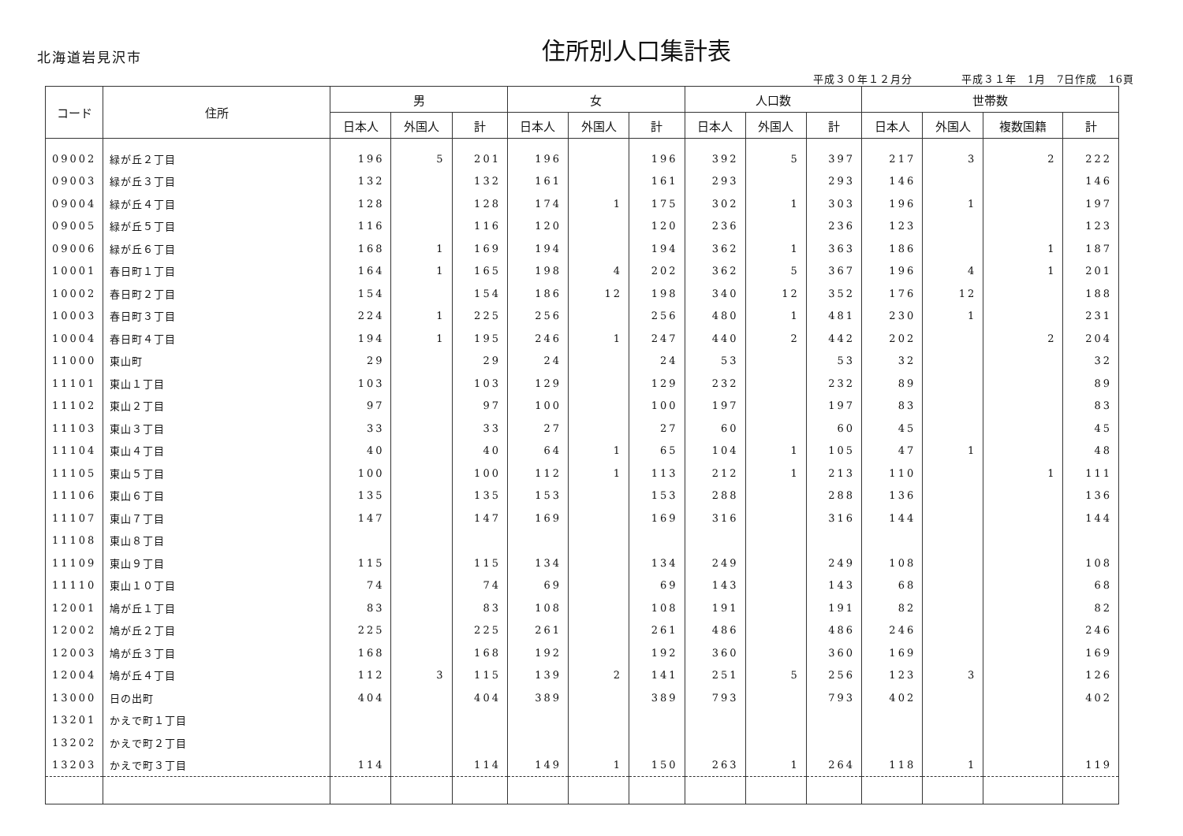北海道岩見沢市
住所別人口集計表
平成３０年１２月分 平成３１年　1月　7日作成　16頁
| コード | 住所 | 男 | | | 女 | | | 人口数 | | | 世帯数 | | | |
| --- | --- | --- | --- | --- | --- | --- | --- | --- | --- | --- | --- | --- | --- | --- |
| | | 日本人 | 外国人 | 計 | 日本人 | 外国人 | 計 | 日本人 | 外国人 | 計 | 日本人 | 外国人 | 複数国籍 | 計 |
| 09002 | 緑が丘２丁目 | 196 | 5 | 201 | 196 | | 196 | 392 | 5 | 397 | 217 | 3 | 2 | 222 |
| 09003 | 緑が丘３丁目 | 132 | | 132 | 161 | | 161 | 293 | | 293 | 146 | | | 146 |
| 09004 | 緑が丘４丁目 | 128 | | 128 | 174 | 1 | 175 | 302 | 1 | 303 | 196 | 1 | | 197 |
| 09005 | 緑が丘５丁目 | 116 | | 116 | 120 | | 120 | 236 | | 236 | 123 | | | 123 |
| 09006 | 緑が丘６丁目 | 168 | 1 | 169 | 194 | | 194 | 362 | 1 | 363 | 186 | | 1 | 187 |
| 10001 | 春日町１丁目 | 164 | 1 | 165 | 198 | 4 | 202 | 362 | 5 | 367 | 196 | 4 | 1 | 201 |
| 10002 | 春日町２丁目 | 154 | | 154 | 186 | 12 | 198 | 340 | 12 | 352 | 176 | 12 | | 188 |
| 10003 | 春日町３丁目 | 224 | 1 | 225 | 256 | | 256 | 480 | 1 | 481 | 230 | 1 | | 231 |
| 10004 | 春日町４丁目 | 194 | 1 | 195 | 246 | 1 | 247 | 440 | 2 | 442 | 202 | | 2 | 204 |
| 11000 | 東山町 | 29 | | 29 | 24 | | 24 | 53 | | 53 | 32 | | | 32 |
| 11101 | 東山１丁目 | 103 | | 103 | 129 | | 129 | 232 | | 232 | 89 | | | 89 |
| 11102 | 東山２丁目 | 97 | | 97 | 100 | | 100 | 197 | | 197 | 83 | | | 83 |
| 11103 | 東山３丁目 | 33 | | 33 | 27 | | 27 | 60 | | 60 | 45 | | | 45 |
| 11104 | 東山４丁目 | 40 | | 40 | 64 | 1 | 65 | 104 | 1 | 105 | 47 | 1 | | 48 |
| 11105 | 東山５丁目 | 100 | | 100 | 112 | 1 | 113 | 212 | 1 | 213 | 110 | | 1 | 111 |
| 11106 | 東山６丁目 | 135 | | 135 | 153 | | 153 | 288 | | 288 | 136 | | | 136 |
| 11107 | 東山７丁目 | 147 | | 147 | 169 | | 169 | 316 | | 316 | 144 | | | 144 |
| 11108 | 東山８丁目 | | | | | | | | | | | | | |
| 11109 | 東山９丁目 | 115 | | 115 | 134 | | 134 | 249 | | 249 | 108 | | | 108 |
| 11110 | 東山１０丁目 | 74 | | 74 | 69 | | 69 | 143 | | 143 | 68 | | | 68 |
| 12001 | 鳩が丘１丁目 | 83 | | 83 | 108 | | 108 | 191 | | 191 | 82 | | | 82 |
| 12002 | 鳩が丘２丁目 | 225 | | 225 | 261 | | 261 | 486 | | 486 | 246 | | | 246 |
| 12003 | 鳩が丘３丁目 | 168 | | 168 | 192 | | 192 | 360 | | 360 | 169 | | | 169 |
| 12004 | 鳩が丘４丁目 | 112 | 3 | 115 | 139 | 2 | 141 | 251 | 5 | 256 | 123 | 3 | | 126 |
| 13000 | 日の出町 | 404 | | 404 | 389 | | 389 | 793 | | 793 | 402 | | | 402 |
| 13201 | かえで町１丁目 | | | | | | | | | | | | | |
| 13202 | かえで町２丁目 | | | | | | | | | | | | | |
| 13203 | かえで町３丁目 | 114 | | 114 | 149 | 1 | 150 | 263 | 1 | 264 | 118 | 1 | | 119 |